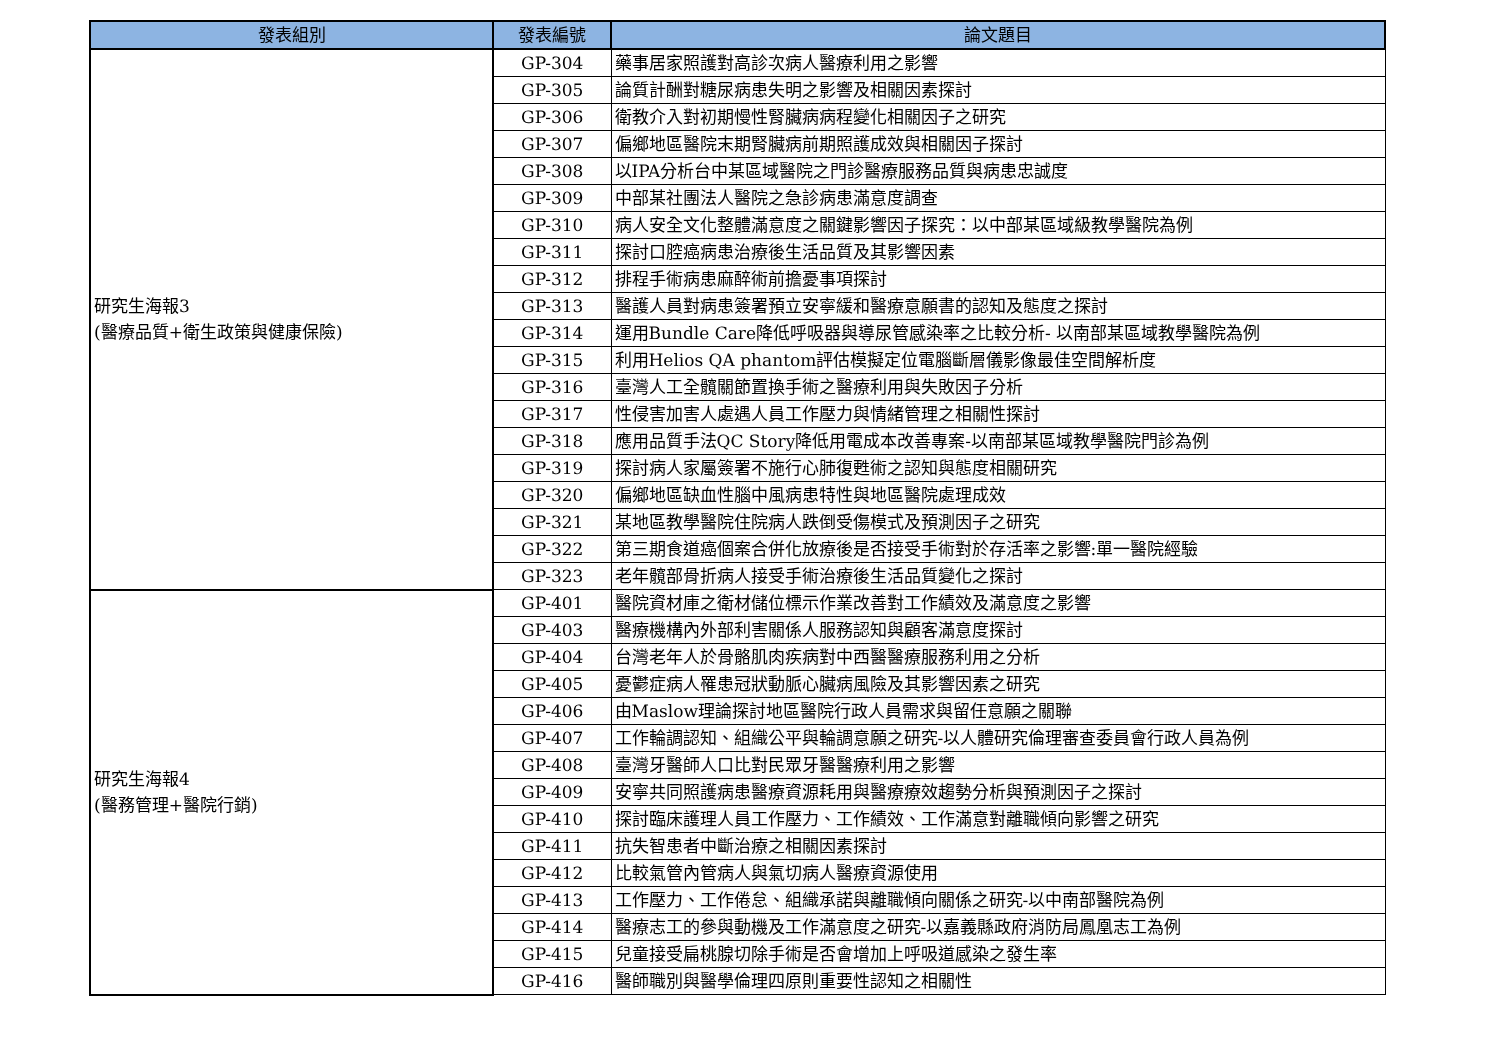| 發表組別 | 發表編號 | 論文題目 |
| --- | --- | --- |
| 研究生海報3 (醫療品質+衛生政策與健康保險) | GP-304 | 藥事居家照護對高診次病人醫療利用之影響 |
| | GP-305 | 論質計酬對糖尿病患失明之影響及相關因素探討 |
| | GP-306 | 衛教介入對初期慢性腎臟病病程變化相關因子之研究 |
| | GP-307 | 偏鄉地區醫院末期腎臟病前期照護成效與相關因子探討 |
| | GP-308 | 以IPA分析台中某區域醫院之門診醫療服務品質與病患忠誠度 |
| | GP-309 | 中部某社團法人醫院之急診病患滿意度調查 |
| | GP-310 | 病人安全文化整體滿意度之關鍵影響因子探究：以中部某區域級教學醫院為例 |
| | GP-311 | 探討口腔癌病患治療後生活品質及其影響因素 |
| | GP-312 | 排程手術病患麻醉術前擔憂事項探討 |
| | GP-313 | 醫護人員對病患簽署預立安寧緩和醫療意願書的認知及態度之探討 |
| | GP-314 | 運用Bundle Care降低呼吸器與導尿管感染率之比較分析- 以南部某區域教學醫院為例 |
| | GP-315 | 利用Helios QA phantom評估模擬定位電腦斷層儀影像最佳空間解析度 |
| | GP-316 | 臺灣人工全髖關節置換手術之醫療利用與失敗因子分析 |
| | GP-317 | 性侵害加害人處遇人員工作壓力與情緒管理之相關性探討 |
| | GP-318 | 應用品質手法QC Story降低用電成本改善專案-以南部某區域教學醫院門診為例 |
| | GP-319 | 探討病人家屬簽署不施行心肺復甦術之認知與態度相關研究 |
| | GP-320 | 偏鄉地區缺血性腦中風病患特性與地區醫院處理成效 |
| | GP-321 | 某地區教學醫院住院病人跌倒受傷模式及預測因子之研究 |
| | GP-322 | 第三期食道癌個案合併化放療後是否接受手術對於存活率之影響:單一醫院經驗 |
| | GP-323 | 老年髖部骨折病人接受手術治療後生活品質變化之探討 |
| 研究生海報4 (醫務管理+醫院行銷) | GP-401 | 醫院資材庫之衛材儲位標示作業改善對工作績效及滿意度之影響 |
| | GP-403 | 醫療機構內外部利害關係人服務認知與顧客滿意度探討 |
| | GP-404 | 台灣老年人於骨骼肌肉疾病對中西醫醫療服務利用之分析 |
| | GP-405 | 憂鬱症病人罹患冠狀動脈心臟病風險及其影響因素之研究 |
| | GP-406 | 由Maslow理論探討地區醫院行政人員需求與留任意願之關聯 |
| | GP-407 | 工作輪調認知、組織公平與輪調意願之研究-以人體研究倫理審查委員會行政人員為例 |
| | GP-408 | 臺灣牙醫師人口比對民眾牙醫醫療利用之影響 |
| | GP-409 | 安寧共同照護病患醫療資源耗用與醫療療效趨勢分析與預測因子之探討 |
| | GP-410 | 探討臨床護理人員工作壓力、工作績效、工作滿意對離職傾向影響之研究 |
| | GP-411 | 抗失智患者中斷治療之相關因素探討 |
| | GP-412 | 比較氣管內管病人與氣切病人醫療資源使用 |
| | GP-413 | 工作壓力、工作倦怠、組織承諾與離職傾向關係之研究-以中南部醫院為例 |
| | GP-414 | 醫療志工的參與動機及工作滿意度之研究-以嘉義縣政府消防局鳳凰志工為例 |
| | GP-415 | 兒童接受扁桃腺切除手術是否會增加上呼吸道感染之發生率 |
| | GP-416 | 醫師職別與醫學倫理四原則重要性認知之相關性 |